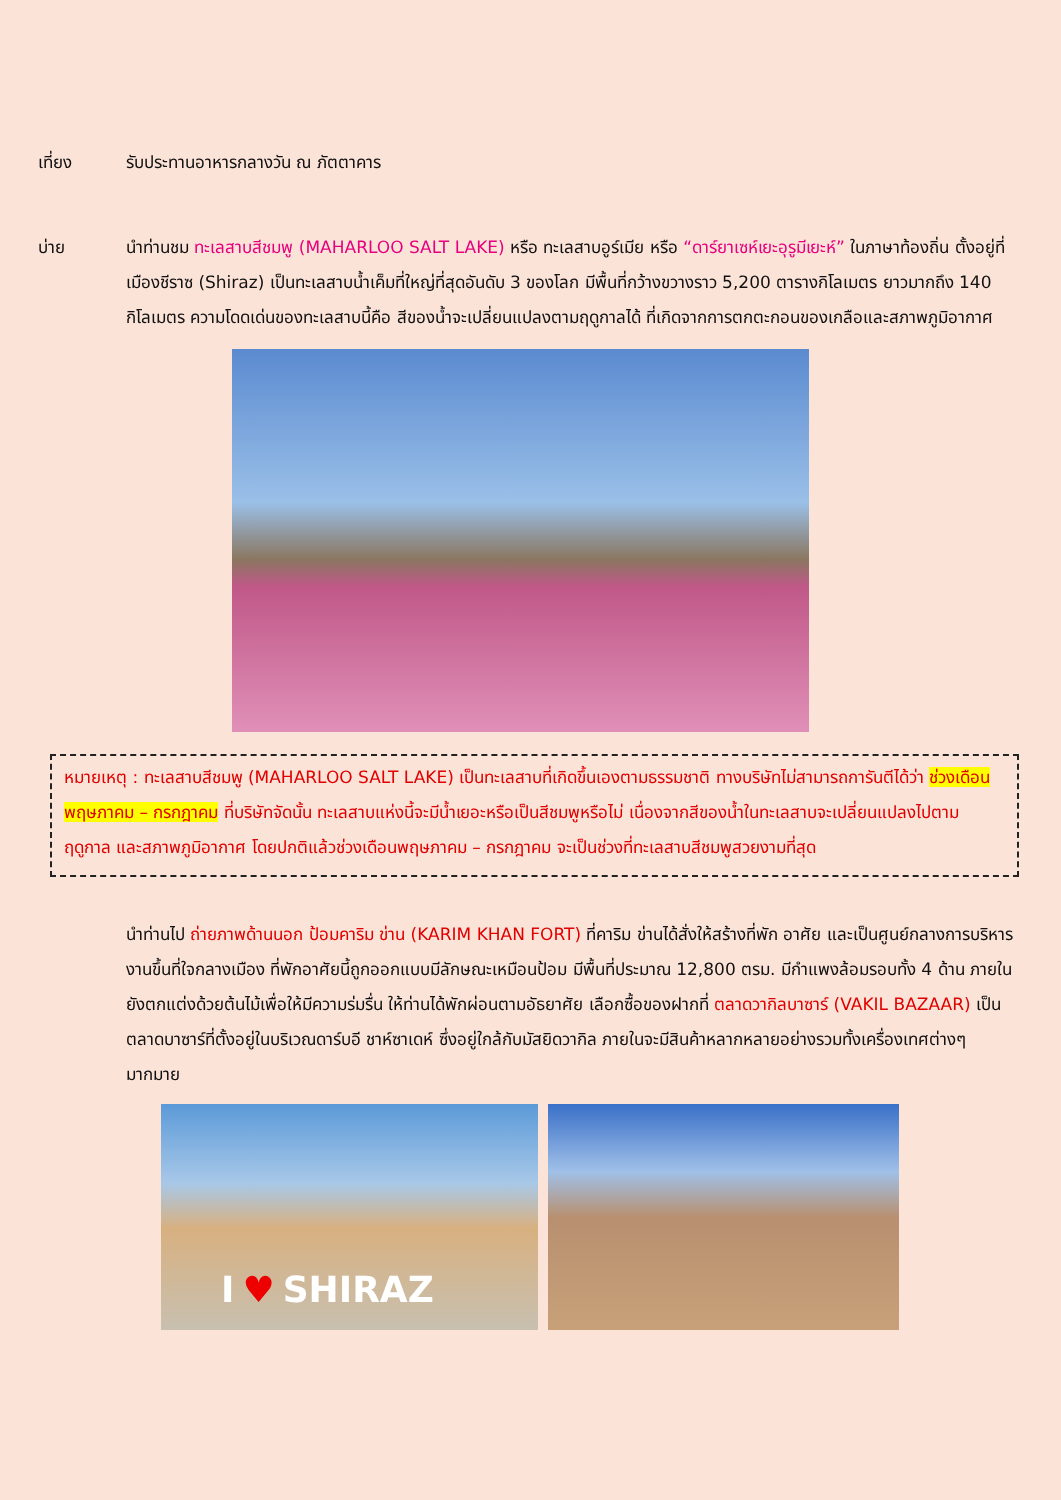เที่ยง รับประทานอาหารกลางวัน ณ ภัตตาคาร
บ่าย นำท่านชม ทะเลสาบสีชมพู (MAHARLOO SALT LAKE) หรือ ทะเลสาบอูร์เมีย หรือ “ดาร์ยาเซห์เยะอุรูมีเยะห์” ในภาษาท้องถิ่น ตั้งอยู่ที่เมืองชีราซ (Shiraz) เป็นทะเลสาบน้ำเค็มที่ใหญ่ที่สุดอันดับ 3 ของโลก มีพื้นที่กว้างขวางราว 5,200 ตารางกิโลเมตร ยาวมากถึง 140 กิโลเมตร ความโดดเด่นของทะเลสาบนี้คือ สีของน้ำจะเปลี่ยนแปลงตามฤดูกาลได้ ที่เกิดจากการตกตะกอนของเกลือและสภาพภูมิอากาศ
หมายเหตุ : ทะเลสาบสีชมพู (MAHARLOO SALT LAKE) เป็นทะเลสาบที่เกิดขึ้นเองตามธรรมชาติ ทางบริษัทไม่สามารถการันตีได้ว่า ช่วงเดือนพฤษภาคม – กรกฎาคม ที่บริษัทจัดนั้น ทะเลสาบแห่งนี้จะมีน้ำเยอะหรือเป็นสีชมพูหรือไม่ เนื่องจากสีของน้ำในทะเลสาบจะเปลี่ยนแปลงไปตามฤดูกาล และสภาพภูมิอากาศ โดยปกติแล้วช่วงเดือนพฤษภาคม – กรกฎาคม จะเป็นช่วงที่ทะเลสาบสีชมพูสวยงามที่สุด
นำท่านไป ถ่ายภาพด้านนอก ป้อมคาริม ข่าน (KARIM KHAN FORT) ที่คาริม ข่านได้สั่งให้สร้างที่พัก อาศัย และเป็นศูนย์กลางการบริหารงานขึ้นที่ใจกลางเมือง ที่พักอาศัยนี้ถูกออกแบบมีลักษณะเหมือนป้อม มีพื้นที่ประมาณ 12,800 ตรม. มีกำแพงล้อมรอบทั้ง 4 ด้าน ภายในยังตกแต่งด้วยต้นไม้เพื่อให้มีความร่มรื่น ให้ท่านได้พักผ่อนตามอัธยาศัย เลือกซื้อของฝากที่ ตลาดวากิลบาซาร์ (VAKIL BAZAAR) เป็นตลาดบาซาร์ที่ตั้งอยู่ในบริเวณดาร์บอี ชาห์ซาเดห์ ซึ่งอยู่ใกล้กับมัสยิดวากิล ภายในจะมีสินค้าหลากหลายอย่างรวมทั้งเครื่องเทศต่างๆ มากมาย
I ♥ SHIRAZ